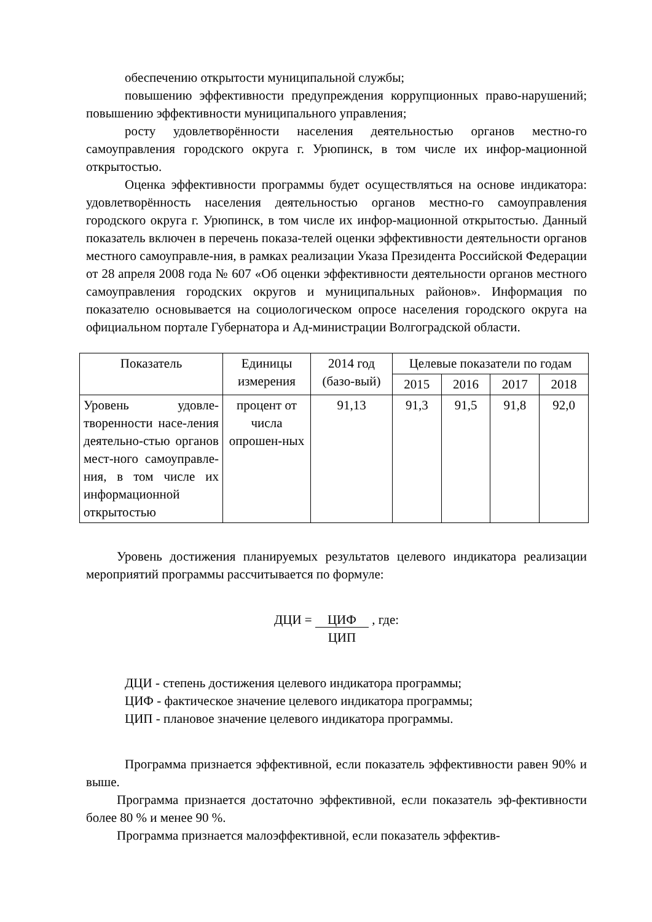обеспечению открытости муниципальной службы;
повышению эффективности предупреждения коррупционных право-нарушений; повышению эффективности муниципального управления;
росту удовлетворённости населения деятельностью органов местно-го самоуправления городского округа г. Урюпинск, в том числе их инфор-мационной открытостью.
Оценка эффективности программы будет осуществляться на основе индикатора: удовлетворённость населения деятельностью органов местно-го самоуправления городского округа г. Урюпинск, в том числе их инфор-мационной открытостью. Данный показатель включен в перечень показа-телей оценки эффективности деятельности органов местного самоуправле-ния, в рамках реализации Указа Президента Российской Федерации от 28 апреля 2008 года № 607 «Об оценки эффективности деятельности органов местного самоуправления городских округов и муниципальных районов». Информация по показателю основывается на социологическом опросе населения городского округа на официальном портале Губернатора и Ад-министрации Волгоградской области.
| Показатель | Единицы измерения | 2014 год (базо-вый) | Целевые показатели по годам | | | |
| --- | --- | --- | --- | --- | --- | --- |
| | | | 2015 | 2016 | 2017 | 2018 |
| Уровень удовле-творенности насе-ления деятельно-стью органов мест-ного самоуправле-ния, в том числе их информационной открытостью | процент от числа опрошен-ных | 91,13 | 91,3 | 91,5 | 91,8 | 92,0 |
Уровень достижения планируемых результатов целевого индикатора реализации мероприятий программы рассчитывается по формуле:
ДЦИ = ЦИФ
ЦИП , где:
ДЦИ - степень достижения целевого индикатора программы;
ЦИФ - фактическое значение целевого индикатора программы;
ЦИП - плановое значение целевого индикатора программы.
Программа признается эффективной, если показатель эффективности равен 90% и выше.
Программа признается достаточно эффективной, если показатель эф-фективности более 80 % и менее 90 %.
Программа признается малоэффективной, если показатель эффектив-